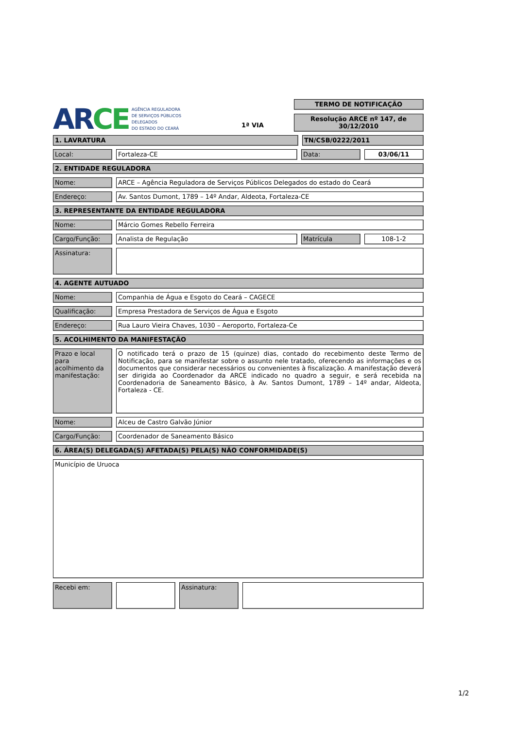AR CE AGÊNCIA REGULADORA
DE SERVIÇOS PÚBLICOS
DELEGADOS
DO ESTADO DO CEARÁ
1ª VIA
TERMO DE NOTIFICAÇÃO
Resolução ARCE nº 147, de 30/12/2010
1. LAVRATURA TN/CSB/0222/2011
Local: Fortaleza-CE Data: 03/06/11
2. ENTIDADE REGULADORA
Nome: ARCE – Agência Reguladora de Serviços Públicos Delegados do estado do Ceará
Endereço: Av. Santos Dumont, 1789 – 14º Andar, Aldeota, Fortaleza-CE
3. REPRESENTANTE DA ENTIDADE REGULADORA
Nome: Márcio Gomes Rebello Ferreira
Cargo/Função: Analista de Regulação Matrícula 108-1-2
Assinatura:
4. AGENTE AUTUADO
Nome: Companhia de Água e Esgoto do Ceará – CAGECE
Qualificação: Empresa Prestadora de Serviços de Água e Esgoto
Endereço: Rua Lauro Vieira Chaves, 1030 – Aeroporto, Fortaleza-Ce
5. ACOLHIMENTO DA MANIFESTAÇÃO
Prazo e local para acolhimento da manifestação:
O notificado terá o prazo de 15 (quinze) dias, contado do recebimento deste Termo de Notificação, para se manifestar sobre o assunto nele tratado, oferecendo as informações e os documentos que considerar necessários ou convenientes à fiscalização. A manifestação deverá ser dirigida ao Coordenador da ARCE indicado no quadro a seguir, e será recebida na Coordenadoria de Saneamento Básico, à Av. Santos Dumont, 1789 – 14º andar, Aldeota, Fortaleza - CE.
Nome: Alceu de Castro Galvão Júnior
Cargo/Função: Coordenador de Saneamento Básico
6. ÁREA(S) DELEGADA(S) AFETADA(S) PELA(S) NÃO CONFORMIDADE(S)
Município de Uruoca
Recebi em:
Assinatura:
1/2